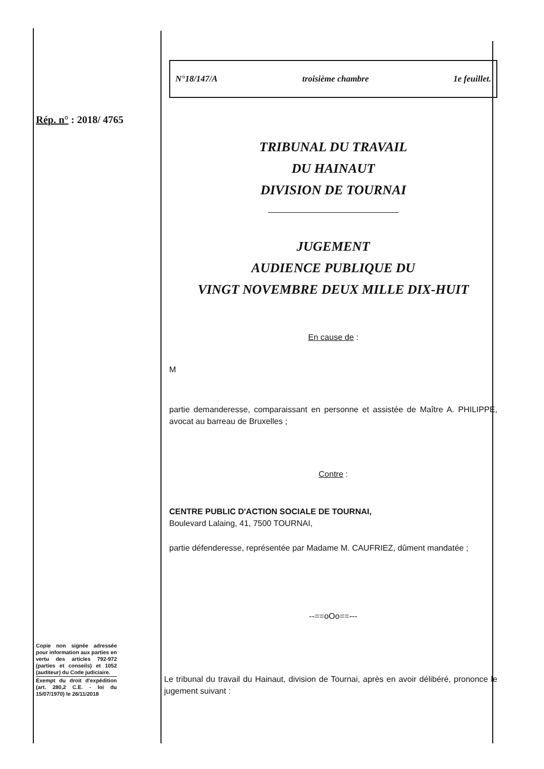Rép. n° : 2018/ 4765
Copie non signée adressée pour information aux parties en vertu des articles 792-972 (parties et conseils) et 1052 (auditeur) du Code judiciaire.
Exempt du droit d'expédition (art. 280,2 C.E. - loi du 15/07/1970) le 26/11/2018
N°18/147/A troisième chambre 1e feuillet.
TRIBUNAL DU TRAVAIL
DU HAINAUT
DIVISION DE TOURNAI
JUGEMENT
AUDIENCE PUBLIQUE DU
VINGT NOVEMBRE DEUX MILLE DIX-HUIT
En cause de :
M
partie demanderesse, comparaissant en personne et assistée de Maître A. PHILIPPE, avocat au barreau de Bruxelles ;
Contre :
CENTRE PUBLIC D'ACTION SOCIALE DE TOURNAI,
Boulevard Lalaing, 41, 7500 TOURNAI,
partie défenderesse, représentée par Madame M. CAUFRIEZ, dûment mandatée ;
--==oOo==---
Le tribunal du travail du Hainaut, division de Tournai, après en avoir délibéré, prononce le jugement suivant :